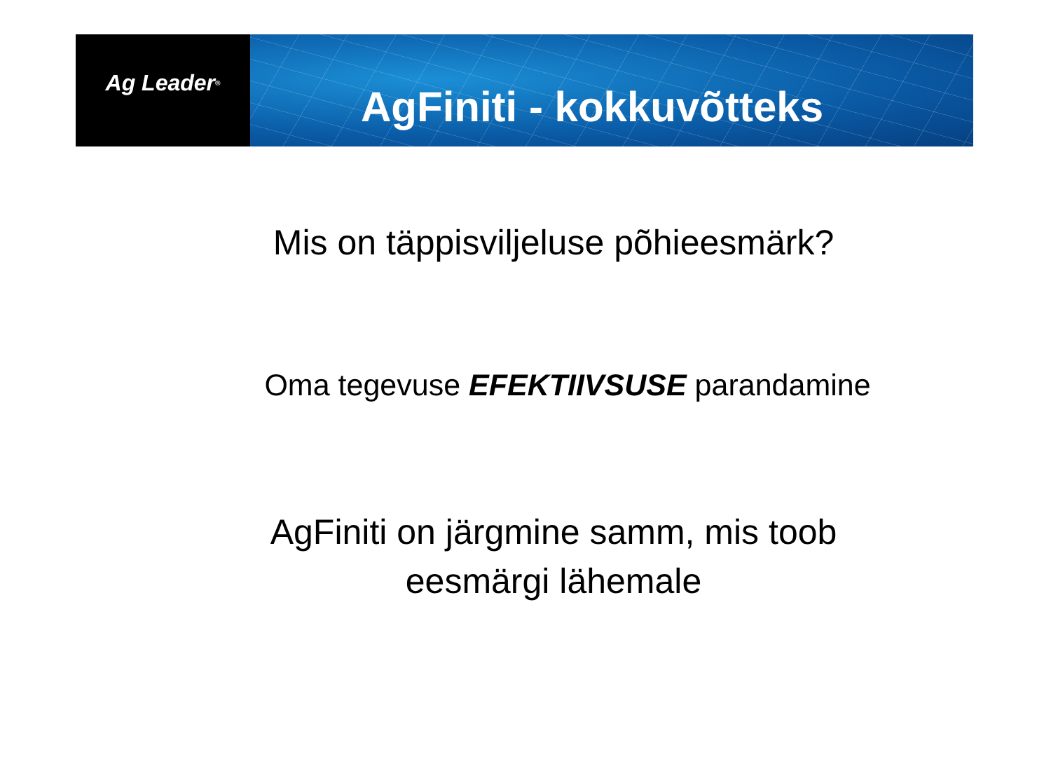Ag Leader<sup>®</sup>
AgFiniti - kokkuvõtteks
Mis on täppisviljeluse põhieesmärk?
Oma tegevuse EFEKTIIVSUSE parandamine
AgFiniti on järgmine samm, mis toob
eesmärgi lähemale